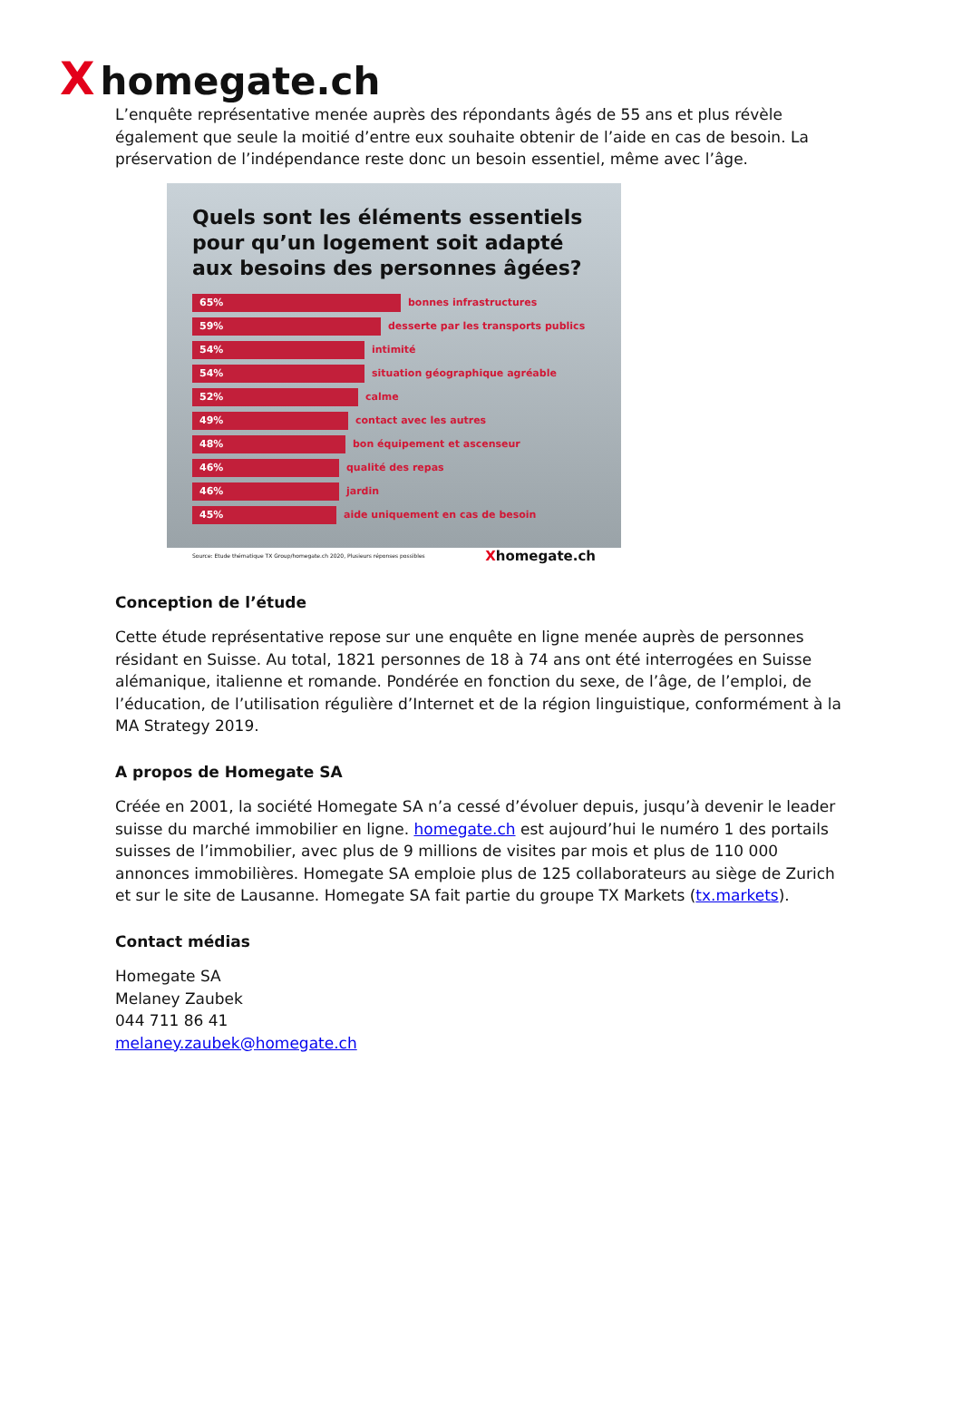Xhomegate.ch
L’enquête représentative menée auprès des répondants âgés de 55 ans et plus révèle également que seule la moitié d’entre eux souhaite obtenir de l’aide en cas de besoin. La préservation de l’indépendance reste donc un besoin essentiel, même avec l’âge.
Quels sont les éléments essentiels pour qu’un logement soit adapté aux besoins des personnes âgées?
65%
bonnes infrastructures
59%
desserte par les transports publics
54%
intimité
54%
situation géographique agréable
52%
calme
49%
contact avec les autres
48%
bon équipement et ascenseur
46%
qualité des repas
46%
jardin
45%
aide uniquement en cas de besoin
Source: Etude thématique TX Group/homegate.ch 2020, Plusieurs réponses possibles Xhomegate.ch
Conception de l’étude
Cette étude représentative repose sur une enquête en ligne menée auprès de personnes résidant en Suisse. Au total, 1821 personnes de 18 à 74 ans ont été interrogées en Suisse alémanique, italienne et romande. Pondérée en fonction du sexe, de l’âge, de l’emploi, de l’éducation, de l’utilisation régulière d’Internet et de la région linguistique, conformément à la MA Strategy 2019.
A propos de Homegate SA
Créée en 2001, la société Homegate SA n’a cessé d’évoluer depuis, jusqu’à devenir le leader suisse du marché immobilier en ligne. homegate.ch est aujourd’hui le numéro 1 des portails suisses de l’immobilier, avec plus de 9 millions de visites par mois et plus de 110 000 annonces immobilières. Homegate SA emploie plus de 125 collaborateurs au siège de Zurich et sur le site de Lausanne. Homegate SA fait partie du groupe TX Markets (tx.markets).
Contact médias
Homegate SA
Melaney Zaubek
044 711 86 41
melaney.zaubek@homegate.ch